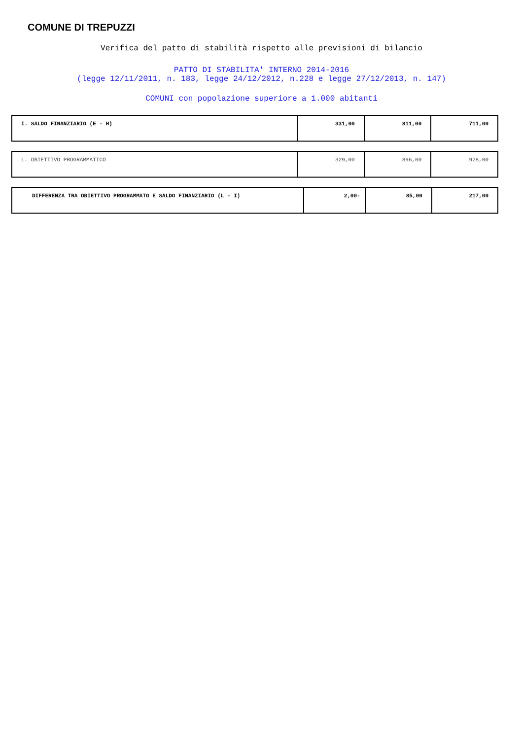COMUNE DI TREPUZZI
Verifica del patto di stabilità rispetto alle previsioni di bilancio
PATTO DI STABILITA' INTERNO 2014-2016
(legge 12/11/2011, n. 183, legge 24/12/2012, n.228 e legge 27/12/2013, n. 147)
COMUNI con popolazione superiore a 1.000 abitanti
| I. SALDO FINANZIARIO (E - H) | 331,00 | 811,00 | 711,00 |
| L. OBIETTIVO PROGRAMMATICO | 329,00 | 896,00 | 928,00 |
| DIFFERENZA TRA OBIETTIVO PROGRAMMATO E SALDO FINANZIARIO (L - I) | 2,00- | 85,00 | 217,00 |